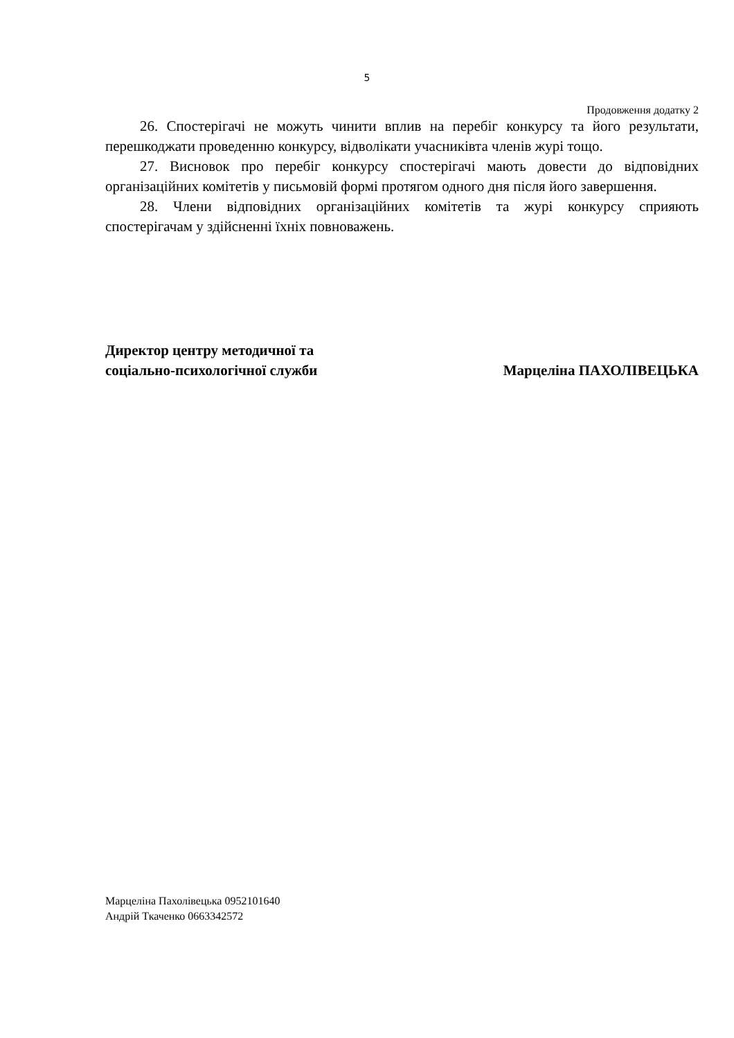5
Продовження додатку 2
26. Спостерігачі не можуть чинити вплив на перебіг конкурсу та його результати, перешкоджати проведенню конкурсу, відволікати учасниківта членів журі тощо.
27. Висновок про перебіг конкурсу спостерігачі мають довести до відповідних організаційних комітетів у письмовій формі протягом одного дня після його завершення.
28. Члени відповідних організаційних комітетів та журі конкурсу сприяють спостерігачам у здійсненні їхніх повноважень.
Директор центру методичної та
соціально-психологічної служби
Марцеліна ПАХОЛІВЕЦЬКА
Марцеліна Пахолівецька 0952101640
Андрій Ткаченко 0663342572